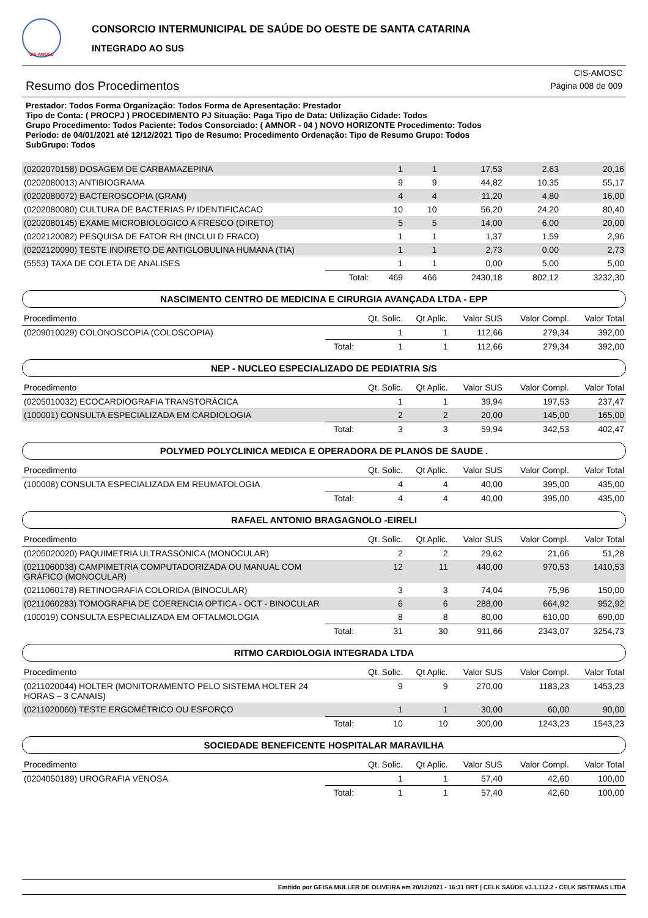CIS-AMOSC
CONSORCIO INTERMUNICIPAL DE SAÚDE DO OESTE DE SANTA CATARINA
INTEGRADO AO SUS
Resumo dos Procedimentos
CIS-AMOSC
Página 008 de 009
Prestador: Todos Forma Organização: Todos Forma de Apresentação: Prestador
Tipo de Conta: ( PROCPJ ) PROCEDIMENTO PJ Situação: Paga Tipo de Data: Utilização Cidade: Todos
Grupo Procedimento: Todos Paciente: Todos Consorciado: ( AMNOR - 04 ) NOVO HORIZONTE Procedimento: Todos
Período: de 04/01/2021 até 12/12/2021 Tipo de Resumo: Procedimento Ordenação: Tipo de Resumo Grupo: Todos
SubGrupo: Todos
| (0202070158) DOSAGEM DE CARBAMAZEPINA | | 1 | 1 | 17,53 | 2,63 | 20,16 |
| (0202080013) ANTIBIOGRAMA | | 9 | 9 | 44,82 | 10,35 | 55,17 |
| (0202080072) BACTEROSCOPIA (GRAM) | | 4 | 4 | 11,20 | 4,80 | 16,00 |
| (0202080080) CULTURA DE BACTERIAS P/ IDENTIFICACAO | | 10 | 10 | 56,20 | 24,20 | 80,40 |
| (0202080145) EXAME MICROBIOLOGICO A FRESCO (DIRETO) | | 5 | 5 | 14,00 | 6,00 | 20,00 |
| (0202120082) PESQUISA DE FATOR RH (INCLUI D FRACO) | | 1 | 1 | 1,37 | 1,59 | 2,96 |
| (0202120090) TESTE INDIRETO DE ANTIGLOBULINA HUMANA (TIA) | | 1 | 1 | 2,73 | 0,00 | 2,73 |
| (5553) TAXA DE COLETA DE ANALISES | | 1 | 1 | 0,00 | 5,00 | 5,00 |
| | Total: | 469 | 466 | 2430,18 | 802,12 | 3232,30 |
NASCIMENTO CENTRO DE MEDICINA E CIRURGIA AVANÇADA LTDA - EPP
| Procedimento | | Qt. Solic. | Qt Aplic. | Valor SUS | Valor Compl. | Valor Total |
| --- | --- | --- | --- | --- | --- | --- |
| (0209010029) COLONOSCOPIA (COLOSCOPIA) | | 1 | 1 | 112,66 | 279,34 | 392,00 |
| | Total: | 1 | 1 | 112,66 | 279,34 | 392,00 |
NEP - NUCLEO ESPECIALIZADO DE PEDIATRIA S/S
| Procedimento | | Qt. Solic. | Qt Aplic. | Valor SUS | Valor Compl. | Valor Total |
| --- | --- | --- | --- | --- | --- | --- |
| (0205010032) ECOCARDIOGRAFIA TRANSTORÁCICA | | 1 | 1 | 39,94 | 197,53 | 237,47 |
| (100001) CONSULTA ESPECIALIZADA EM CARDIOLOGIA | | 2 | 2 | 20,00 | 145,00 | 165,00 |
| | Total: | 3 | 3 | 59,94 | 342,53 | 402,47 |
POLYMED POLYCLINICA MEDICA E OPERADORA DE PLANOS DE SAUDE .
| Procedimento | | Qt. Solic. | Qt Aplic. | Valor SUS | Valor Compl. | Valor Total |
| --- | --- | --- | --- | --- | --- | --- |
| (100008) CONSULTA ESPECIALIZADA EM REUMATOLOGIA | | 4 | 4 | 40,00 | 395,00 | 435,00 |
| | Total: | 4 | 4 | 40,00 | 395,00 | 435,00 |
RAFAEL ANTONIO BRAGAGNOLO -EIRELI
| Procedimento | | Qt. Solic. | Qt Aplic. | Valor SUS | Valor Compl. | Valor Total |
| --- | --- | --- | --- | --- | --- | --- |
| (0205020020) PAQUIMETRIA ULTRASSONICA (MONOCULAR) | | 2 | 2 | 29,62 | 21,66 | 51,28 |
| (0211060038) CAMPIMETRIA COMPUTADORIZADA OU MANUAL COM GRÁFICO (MONOCULAR) | | 12 | 11 | 440,00 | 970,53 | 1410,53 |
| (0211060178) RETINOGRAFIA COLORIDA (BINOCULAR) | | 3 | 3 | 74,04 | 75,96 | 150,00 |
| (0211060283) TOMOGRAFIA DE COERENCIA OPTICA - OCT - BINOCULAR | | 6 | 6 | 288,00 | 664,92 | 952,92 |
| (100019) CONSULTA ESPECIALIZADA EM OFTALMOLOGIA | | 8 | 8 | 80,00 | 610,00 | 690,00 |
| | Total: | 31 | 30 | 911,66 | 2343,07 | 3254,73 |
RITMO CARDIOLOGIA INTEGRADA LTDA
| Procedimento | | Qt. Solic. | Qt Aplic. | Valor SUS | Valor Compl. | Valor Total |
| --- | --- | --- | --- | --- | --- | --- |
| (0211020044) HOLTER (MONITORAMENTO PELO SISTEMA HOLTER 24 HORAS – 3 CANAIS) | | 9 | 9 | 270,00 | 1183,23 | 1453,23 |
| (0211020060) TESTE ERGOMÉTRICO OU ESFORÇO | | 1 | 1 | 30,00 | 60,00 | 90,00 |
| | Total: | 10 | 10 | 300,00 | 1243,23 | 1543,23 |
SOCIEDADE BENEFICENTE HOSPITALAR MARAVILHA
| Procedimento | | Qt. Solic. | Qt Aplic. | Valor SUS | Valor Compl. | Valor Total |
| --- | --- | --- | --- | --- | --- | --- |
| (0204050189) UROGRAFIA VENOSA | | 1 | 1 | 57,40 | 42,60 | 100,00 |
| | Total: | 1 | 1 | 57,40 | 42,60 | 100,00 |
Emitido por GEISA MULLER DE OLIVEIRA em 20/12/2021 - 16:31 BRT | CELK SAÚDE v3.1.112.2 - CELK SISTEMAS LTDA